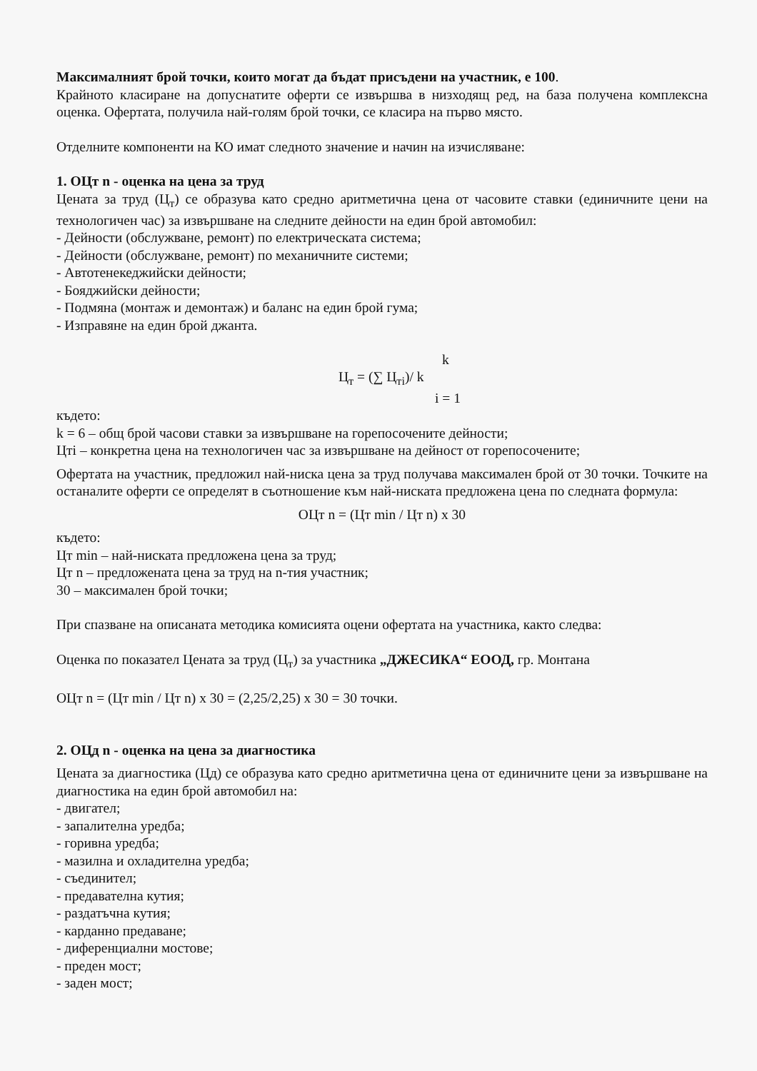Максималният брой точки, които могат да бъдат присъдени на участник, е 100.
Крайното класиране на допуснатите оферти се извършва в низходящ ред, на база получена комплексна оценка. Офертата, получила най-голям брой точки, се класира на първо място.
Отделните компоненти на КО имат следното значение и начин на изчисляване:
1. ОЦт n - оценка на цена за труд
Цената за труд (Ц<sub>т</sub>) се образува като средно аритметична цена от часовите ставки (единичните цени на технологичен час) за извършване на следните дейности на един брой автомобил:
- Дейности (обслужване, ремонт) по електрическата система;
- Дейности (обслужване, ремонт) по механичните системи;
- Автотенекеджийски дейности;
- Бояджийски дейности;
- Подмяна (монтаж и демонтаж) и баланс на един брой гума;
- Изправяне на един брой джанта.
k
Ц<sub>т</sub> = (∑ Ц<sub>тi</sub>)/ k
i = 1
където:
k = 6 – общ брой часови ставки за извършване на горепосочените дейности;
Цтi – конкретна цена на технологичен час за извършване на дейност от горепосочените;
Офертата на участник, предложил най-ниска цена за труд получава максимален брой от 30 точки. Точките на останалите оферти се определят в съотношение към най-ниската предложена цена по следната формула:
ОЦт n = (Цт min / Цт n) x 30
където:
Цт min – най-ниската предложена цена за труд;
Цт n – предложената цена за труд на n-тия участник;
30 – максимален брой точки;
При спазване на описаната методика комисията оцени офертата на участника, както следва:
Оценка по показател Цената за труд (Ц<sub>т</sub>) за участника „ДЖЕСИКА“ ЕООД, гр. Монтана
ОЦт n = (Цт min / Цт n) x 30 = (2,25/2,25) x 30 = 30 точки.
2. ОЦд n - оценка на цена за диагностика
Цената за диагностика (Цд) се образува като средно аритметична цена от единичните цени за извършване на диагностика на един брой автомобил на:
- двигател;
- запалителна уредба;
- горивна уредба;
- мазилна и охладителна уредба;
- съединител;
- предавателна кутия;
- раздатъчна кутия;
- карданно предаване;
- диференциални мостове;
- преден мост;
- заден мост;